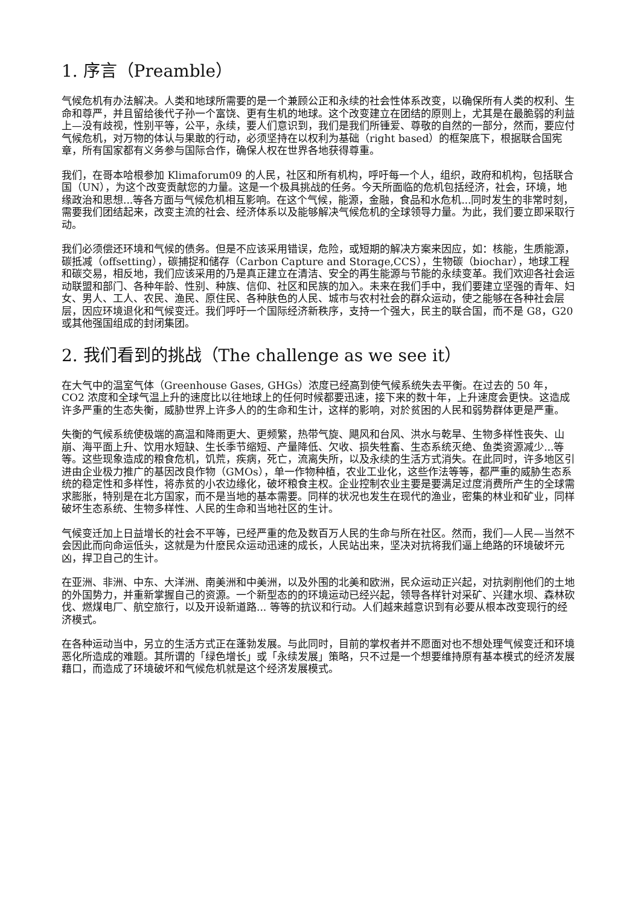1. 序言（Preamble）
气候危机有办法解决。人类和地球所需要的是一个兼顾公正和永续的社会性体系改变，以确保所有人类的权利、生命和尊严，并且留给後代子孙一个富饶、更有生机的地球。这个改变建立在团结的原则上，尤其是在最脆弱的利益上—没有歧视，性别平等，公平，永续，要人们意识到，我们是我们所锺爱、尊敬的自然的一部分，然而，要应付气候危机，对万物的体认与果敢的行动，必须坚持在以权利为基础（right based）的框架底下，根据联合国宪章，所有国家都有义务参与国际合作，确保人权在世界各地获得尊重。
我们，在哥本哈根参加 Klimaforum09 的人民，社区和所有机构，呼吁每一个人，组织，政府和机构，包括联合国（UN），为这个改变贡献您的力量。这是一个极具挑战的任务。今天所面临的危机包括经济，社会，环境，地缘政治和思想...等各方面与气候危机相互影响。在这个气候，能源，金融，食品和水危机...同时发生的非常时刻，需要我们团结起来，改变主流的社会、经济体系以及能够解决气候危机的全球领导力量。为此，我们要立即采取行动。
我们必须偿还环境和气候的债务。但是不应该采用错误，危险，或短期的解决方案来因应，如：核能，生质能源，碳抵减（offsetting），碳捕捉和储存（Carbon Capture and Storage,CCS），生物碳（biochar），地球工程和碳交易，相反地，我们应该采用的乃是真正建立在清洁、安全的再生能源与节能的永续变革。我们欢迎各社会运动联盟和部门、各种年龄、性别、种族、信仰、社区和民族的加入。未来在我们手中，我们要建立坚强的青年、妇女、男人、工人、农民、渔民、原住民、各种肤色的人民、城市与农村社会的群众运动，使之能够在各种社会层层，因应环境退化和气候变迁。我们呼吁一个国际经济新秩序，支持一个强大，民主的联合国，而不是 G8，G20 或其他强国组成的封闭集团。
2. 我们看到的挑战（The challenge as we see it）
在大气中的温室气体（Greenhouse Gases, GHGs）浓度已经高到使气候系统失去平衡。在过去的 50 年，CO2 浓度和全球气温上升的速度比以往地球上的任何时候都要迅速，接下来的数十年，上升速度会更快。这造成许多严重的生态失衡，威胁世界上许多人的的生命和生计，这样的影响，对於贫困的人民和弱势群体更是严重。
失衡的气候系统使极端的高温和降雨更大、更频繁，热带气旋、飓风和台风、洪水与乾旱、生物多样性丧失、山崩、海平面上升、饮用水短缺、生长季节缩短、产量降低、欠收、损失牲畜、生态系统灭绝、鱼类资源减少...等等。这些现象造成的粮食危机，饥荒，疾病，死亡，流离失所，以及永续的生活方式消失。在此同时，许多地区引进由企业极力推广的基因改良作物（GMOs），单一作物种植，农业工业化，这些作法等等，都严重的威胁生态系统的稳定性和多样性，将赤贫的小农边缘化，破坏粮食主权。企业控制农业主要是要满足过度消费所产生的全球需求膨胀，特别是在北方国家，而不是当地的基本需要。同样的状况也发生在现代的渔业，密集的林业和矿业，同样破坏生态系统、生物多样性、人民的生命和当地社区的生计。
气候变迁加上日益增长的社会不平等，已经严重的危及数百万人民的生命与所在社区。然而，我们—人民—当然不会因此而向命运低头，这就是为什麽民众运动迅速的成长，人民站出来，坚决对抗将我们逼上绝路的环境破坏元凶，捍卫自己的生计。
在亚洲、非洲、中东、大洋洲、南美洲和中美洲，以及外围的北美和欧洲，民众运动正兴起，对抗剥削他们的土地的外国势力，并重新掌握自己的资源。一个新型态的的环境运动已经兴起，领导各样针对采矿、兴建水坝、森林砍伐、燃煤电厂、航空旅行，以及开设新道路... 等等的抗议和行动。人们越来越意识到有必要从根本改变现行的经济模式。
在各种运动当中，另立的生活方式正在蓬勃发展。与此同时，目前的掌权者并不愿面对也不想处理气候变迁和环境恶化所造成的难题。其所谓的「绿色增长」或「永续发展」策略，只不过是一个想要维持原有基本模式的经济发展藉口，而造成了环境破坏和气候危机就是这个经济发展模式。